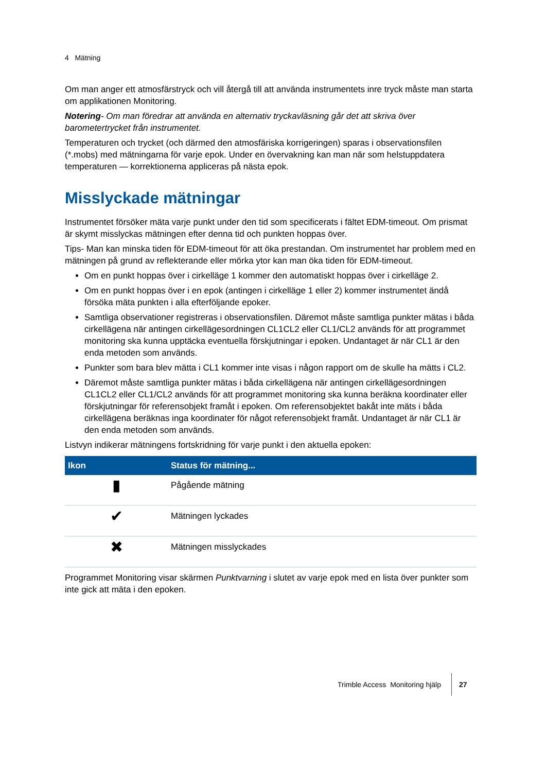4 Mätning
Om man anger ett atmosfärstryck och vill återgå till att använda instrumentets inre tryck måste man starta om applikationen Monitoring.
Notering- Om man föredrar att använda en alternativ tryckavläsning går det att skriva över barometertrycket från instrumentet.
Temperaturen och trycket (och därmed den atmosfäriska korrigeringen) sparas i observationsfilen (*.mobs) med mätningarna för varje epok. Under en övervakning kan man när som helstuppdatera temperaturen — korrektionerna appliceras på nästa epok.
Misslyckade mätningar
Instrumentet försöker mäta varje punkt under den tid som specificerats i fältet EDM-timeout. Om prismat är skymt misslyckas mätningen efter denna tid och punkten hoppas över.
Tips- Man kan minska tiden för EDM-timeout för att öka prestandan. Om instrumentet har problem med en mätningen på grund av reflekterande eller mörka ytor kan man öka tiden för EDM-timeout.
Om en punkt hoppas över i cirkelläge 1 kommer den automatiskt hoppas över i cirkelläge 2.
Om en punkt hoppas över i en epok (antingen i cirkelläge 1 eller 2) kommer instrumentet ändå försöka mäta punkten i alla efterföljande epoker.
Samtliga observationer registreras i observationsfilen. Däremot måste samtliga punkter mätas i båda cirkellägena när antingen cirkellägesordningen CL1CL2 eller CL1/CL2 används för att programmet monitoring ska kunna upptäcka eventuella förskjutningar i epoken. Undantaget är när CL1 är den enda metoden som används.
Punkter som bara blev mätta i CL1 kommer inte visas i någon rapport om de skulle ha mätts i CL2.
Däremot måste samtliga punkter mätas i båda cirkellägena när antingen cirkellägesordningen CL1CL2 eller CL1/CL2 används för att programmet monitoring ska kunna beräkna koordinater eller förskjutningar för referensobjekt framåt i epoken. Om referensobjektet bakåt inte mäts i båda cirkellägena beräknas inga koordinater för något referensobjekt framåt. Undantaget är när CL1 är den enda metoden som används.
Listvyn indikerar mätningens fortskridning för varje punkt i den aktuella epoken:
| Ikon | Status för mätning... |
| --- | --- |
| ▮ | Pågående mätning |
| ✔ | Mätningen lyckades |
| ✖ | Mätningen misslyckades |
Programmet Monitoring visar skärmen Punktvarning i slutet av varje epok med en lista över punkter som inte gick att mäta i den epoken.
Trimble Access Monitoring hjälp 27